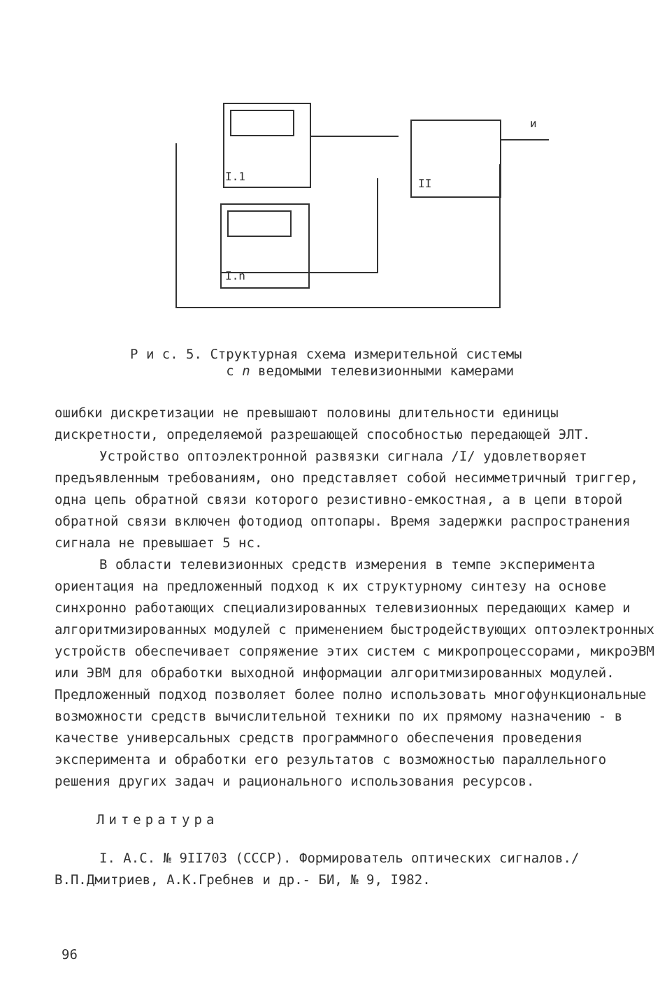I.1
I.n
II
и
Р и с. 5. Структурная схема измерительной системы
с n ведомыми телевизионными камерами
ошибки дискретизации не превышают половины длительности единицы дискретности, определяемой разрешающей способностью передающей ЭЛТ.
Устройство оптоэлектронной развязки сигнала /I/ удовлетворяет предъявленным требованиям, оно представляет собой несимметричный триггер, одна цепь обратной связи которого резистивно-емкостная, а в цепи второй обратной связи включен фотодиод оптопары. Время задержки распространения сигнала не превышает 5 нс.
В области телевизионных средств измерения в темпе эксперимента ориентация на предложенный подход к их структурному синтезу на основе синхронно работающих специализированных телевизионных передающих камер и алгоритмизированных модулей с применением быстродействующих оптоэлектронных устройств обеспечивает сопряжение этих систем с микропроцессорами, микроЭВМ или ЭВМ для обработки выходной информации алгоритмизированных модулей. Предложенный подход позволяет более полно использовать многофункциональные возможности средств вычислительной техники по их прямому назначению - в качестве универсальных средств программного обеспечения проведения эксперимента и обработки его результатов с возможностью параллельного решения других задач и рационального использования ресурсов.
Литература
I. А.С. № 9II703 (СССР). Формирователь оптических сигналов./ В.П.Дмитриев, А.К.Гребнев и др.- БИ, № 9, I982.
96